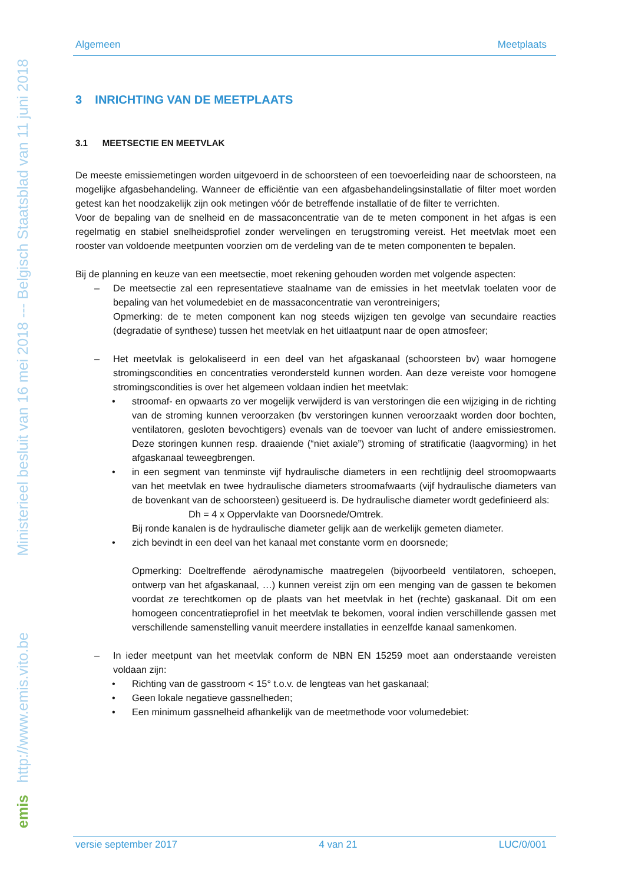Ministerieel besluit van 16 mei 2018 --- Belgisch Staatsblad van 11 juni 2018
http://www.emis.vito.be
emis
Algemeen Meetplaats
3 INRICHTING VAN DE MEETPLAATS
3.1 MEETSECTIE EN MEETVLAK
De meeste emissiemetingen worden uitgevoerd in de schoorsteen of een toevoerleiding naar de schoorsteen, na mogelijke afgasbehandeling. Wanneer de efficiëntie van een afgasbehandelingsinstallatie of filter moet worden getest kan het noodzakelijk zijn ook metingen vóór de betreffende installatie of de filter te verrichten.
Voor de bepaling van de snelheid en de massaconcentratie van de te meten component in het afgas is een regelmatig en stabiel snelheidsprofiel zonder wervelingen en terugstroming vereist. Het meetvlak moet een rooster van voldoende meetpunten voorzien om de verdeling van de te meten componenten te bepalen.
Bij de planning en keuze van een meetsectie, moet rekening gehouden worden met volgende aspecten:
–
De meetsectie zal een representatieve staalname van de emissies in het meetvlak toelaten voor de bepaling van het volumedebiet en de massaconcentratie van verontreinigers;
Opmerking: de te meten component kan nog steeds wijzigen ten gevolge van secundaire reacties (degradatie of synthese) tussen het meetvlak en het uitlaatpunt naar de open atmosfeer;
–
Het meetvlak is gelokaliseerd in een deel van het afgaskanaal (schoorsteen bv) waar homogene stromingscondities en concentraties verondersteld kunnen worden. Aan deze vereiste voor homogene stromingscondities is over het algemeen voldaan indien het meetvlak:
• stroomaf- en opwaarts zo ver mogelijk verwijderd is van verstoringen die een wijziging in de richting van de stroming kunnen veroorzaken (bv verstoringen kunnen veroorzaakt worden door bochten, ventilatoren, gesloten bevochtigers) evenals van de toevoer van lucht of andere emissiestromen. Deze storingen kunnen resp. draaiende (“niet axiale”) stroming of stratificatie (laagvorming) in het afgaskanaal teweegbrengen.
• in een segment van tenminste vijf hydraulische diameters in een rechtlijnig deel stroomopwaarts van het meetvlak en twee hydraulische diameters stroomafwaarts (vijf hydraulische diameters van de bovenkant van de schoorsteen) gesitueerd is. De hydraulische diameter wordt gedefinieerd als:
Dh = 4 x Oppervlakte van Doorsnede/Omtrek.
Bij ronde kanalen is de hydraulische diameter gelijk aan de werkelijk gemeten diameter.
• zich bevindt in een deel van het kanaal met constante vorm en doorsnede;
Opmerking: Doeltreffende aërodynamische maatregelen (bijvoorbeeld ventilatoren, schoepen, ontwerp van het afgaskanaal, …) kunnen vereist zijn om een menging van de gassen te bekomen voordat ze terechtkomen op de plaats van het meetvlak in het (rechte) gaskanaal. Dit om een homogeen concentratieprofiel in het meetvlak te bekomen, vooral indien verschillende gassen met verschillende samenstelling vanuit meerdere installaties in eenzelfde kanaal samenkomen.
–
In ieder meetpunt van het meetvlak conform de NBN EN 15259 moet aan onderstaande vereisten voldaan zijn:
• Richting van de gasstroom < 15° t.o.v. de lengteas van het gaskanaal;
• Geen lokale negatieve gassnelheden;
• Een minimum gassnelheid afhankelijk van de meetmethode voor volumedebiet:
versie september 2017 4 van 21 LUC/0/001